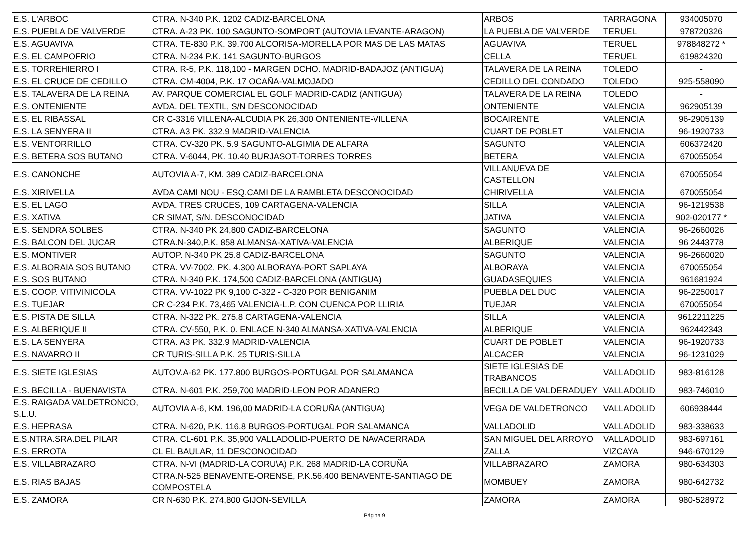| E.S. L'ARBOC | CTRA. N-340 P.K. 1202 CADIZ-BARCELONA | ARBOS | TARRAGONA | 934005070 |
| E.S. PUEBLA DE VALVERDE | CTRA. A-23 PK. 100 SAGUNTO-SOMPORT (AUTOVIA LEVANTE-ARAGON) | LA PUEBLA DE VALVERDE | TERUEL | 978720326 |
| E.S. AGUAVIVA | CTRA. TE-830 P.K. 39.700 ALCORISA-MORELLA POR MAS DE LAS MATAS | AGUAVIVA | TERUEL | 978848272 * |
| E.S. EL CAMPOFRIO | CTRA. N-234 P.K. 141 SAGUNTO-BURGOS | CELLA | TERUEL | 619824320 |
| E.S. TORREHIERRO I | CTRA. R-5, P.K. 118,100 - MARGEN DCHO. MADRID-BADAJOZ (ANTIGUA) | TALAVERA DE LA REINA | TOLEDO | - |
| E.S. EL CRUCE DE CEDILLO | CTRA. CM-4004, P.K. 17 OCAÑA-VALMOJADO | CEDILLO DEL CONDADO | TOLEDO | 925-558090 |
| E.S. TALAVERA DE LA REINA | AV. PARQUE COMERCIAL EL GOLF MADRID-CADIZ (ANTIGUA) | TALAVERA DE LA REINA | TOLEDO | - |
| E.S. ONTENIENTE | AVDA. DEL TEXTIL, S/N DESCONOCIDAD | ONTENIENTE | VALENCIA | 962905139 |
| E.S. EL RIBASSAL | CR C-3316 VILLENA-ALCUDIA PK 26,300 ONTENIENTE-VILLENA | BOCAIRENTE | VALENCIA | 96-2905139 |
| E.S. LA SENYERA II | CTRA. A3 PK. 332.9 MADRID-VALENCIA | CUART DE POBLET | VALENCIA | 96-1920733 |
| E.S. VENTORRILLO | CTRA. CV-320 PK. 5.9 SAGUNTO-ALGIMIA DE ALFARA | SAGUNTO | VALENCIA | 606372420 |
| E.S. BETERA SOS BUTANO | CTRA. V-6044, PK. 10.40 BURJASOT-TORRES TORRES | BETERA | VALENCIA | 670055054 |
| E.S. CANONCHE | AUTOVIA A-7, KM. 389 CADIZ-BARCELONA | VILLANUEVA DE CASTELLON | VALENCIA | 670055054 |
| E.S. XIRIVELLA | AVDA CAMI NOU - ESQ.CAMI DE LA RAMBLETA DESCONOCIDAD | CHIRIVELLA | VALENCIA | 670055054 |
| E.S. EL LAGO | AVDA. TRES CRUCES, 109 CARTAGENA-VALENCIA | SILLA | VALENCIA | 96-1219538 |
| E.S. XATIVA | CR SIMAT, S/N. DESCONOCIDAD | JATIVA | VALENCIA | 902-020177 * |
| E.S. SENDRA SOLBES | CTRA. N-340 PK 24,800 CADIZ-BARCELONA | SAGUNTO | VALENCIA | 96-2660026 |
| E.S. BALCON DEL JUCAR | CTRA.N-340,P.K. 858 ALMANSA-XATIVA-VALENCIA | ALBERIQUE | VALENCIA | 96 2443778 |
| E.S. MONTIVER | AUTOP. N-340 PK 25.8 CADIZ-BARCELONA | SAGUNTO | VALENCIA | 96-2660020 |
| E.S. ALBORAIA SOS BUTANO | CTRA. VV-7002, PK. 4.300 ALBORAYA-PORT SAPLAYA | ALBORAYA | VALENCIA | 670055054 |
| E.S. SOS BUTANO | CTRA. N-340 P.K. 174,500 CADIZ-BARCELONA (ANTIGUA) | GUADASEQUIES | VALENCIA | 961681924 |
| E.S. COOP. VITIVINICOLA | CTRA. VV-1022 PK 9,100 C-322 - C-320 POR BENIGANIM | PUEBLA DEL DUC | VALENCIA | 96-2250017 |
| E.S. TUEJAR | CR C-234 P.K. 73,465 VALENCIA-L.P. CON CUENCA POR LLIRIA | TUEJAR | VALENCIA | 670055054 |
| E.S. PISTA DE SILLA | CTRA. N-322 PK. 275.8 CARTAGENA-VALENCIA | SILLA | VALENCIA | 9612211225 |
| E.S. ALBERIQUE II | CTRA. CV-550, P.K. 0. ENLACE N-340 ALMANSA-XATIVA-VALENCIA | ALBERIQUE | VALENCIA | 962442343 |
| E.S. LA SENYERA | CTRA. A3 PK. 332.9 MADRID-VALENCIA | CUART DE POBLET | VALENCIA | 96-1920733 |
| E.S. NAVARRO II | CR TURIS-SILLA P.K. 25 TURIS-SILLA | ALCACER | VALENCIA | 96-1231029 |
| E.S. SIETE IGLESIAS | AUTOV.A-62 PK. 177.800 BURGOS-PORTUGAL POR SALAMANCA | SIETE IGLESIAS DE TRABANCOS | VALLADOLID | 983-816128 |
| E.S. BECILLA - BUENAVISTA | CTRA. N-601 P.K. 259,700 MADRID-LEON POR ADANERO | BECILLA DE VALDERADUEY | VALLADOLID | 983-746010 |
| E.S. RAIGADA VALDETRONCO, S.L.U. | AUTOVIA A-6, KM. 196,00 MADRID-LA CORUÑA (ANTIGUA) | VEGA DE VALDETRONCO | VALLADOLID | 606938444 |
| E.S. HEPRASA | CTRA. N-620, P.K. 116.8 BURGOS-PORTUGAL POR SALAMANCA | VALLADOLID | VALLADOLID | 983-338633 |
| E.S.NTRA.SRA.DEL PILAR | CTRA. CL-601 P.K. 35,900 VALLADOLID-PUERTO DE NAVACERRADA | SAN MIGUEL DEL ARROYO | VALLADOLID | 983-697161 |
| E.S. ERROTA | CL EL BAULAR, 11 DESCONOCIDAD | ZALLA | VIZCAYA | 946-670129 |
| E.S. VILLABRAZARO | CTRA. N-VI (MADRID-LA CORU\A) P.K. 268 MADRID-LA CORUÑA | VILLABRAZARO | ZAMORA | 980-634303 |
| E.S. RIAS BAJAS | CTRA.N-525 BENAVENTE-ORENSE, P.K.56.400 BENAVENTE-SANTIAGO DE COMPOSTELA | MOMBUEY | ZAMORA | 980-642732 |
| E.S. ZAMORA | CR N-630 P.K. 274,800 GIJON-SEVILLA | ZAMORA | ZAMORA | 980-528972 |
Página 9